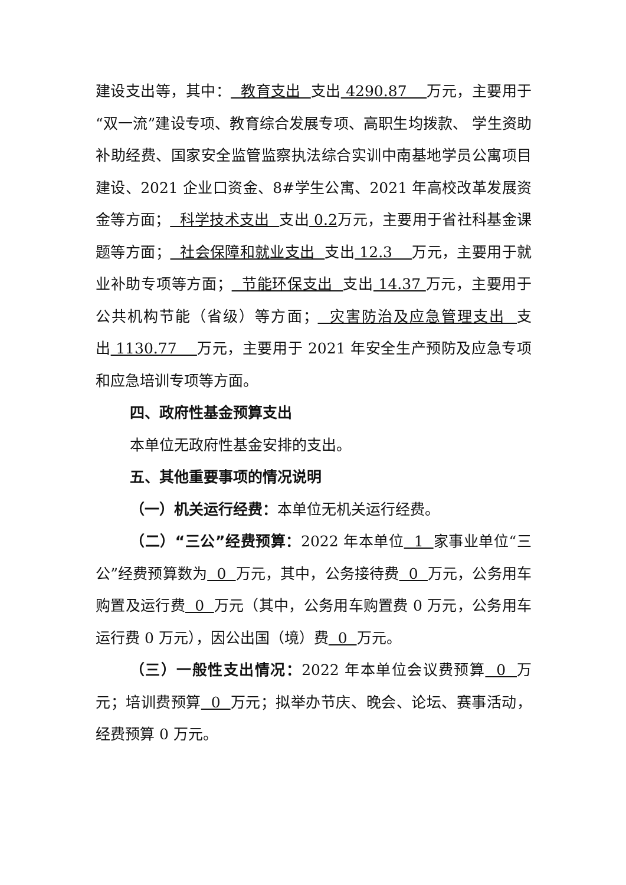建设支出等，其中： 教育支出 支出 4290.87 万元，主要用于“双一流”建设专项、教育综合发展专项、高职生均拨款、 学生资助补助经费、国家安全监管监察执法综合实训中南基地学员公寓项目建设、2021 企业口资金、8#学生公寓、2021 年高校改革发展资金等方面； 科学技术支出 支出 0.2万元，主要用于省社科基金课题等方面； 社会保障和就业支出 支出 12.3 万元，主要用于就业补助专项等方面； 节能环保支出 支出 14.37 万元，主要用于公共机构节能（省级）等方面； 灾害防治及应急管理支出 支出 1130.77 万元，主要用于 2021 年安全生产预防及应急专项和应急培训专项等方面。
四、政府性基金预算支出
本单位无政府性基金安排的支出。
五、其他重要事项的情况说明
（一）机关运行经费：本单位无机关运行经费。
（二）“三公”经费预算：2022 年本单位 1 家事业单位“三公”经费预算数为 0 万元，其中，公务接待费 0 万元，公务用车购置及运行费 0 万元（其中，公务用车购置费 0 万元，公务用车运行费 0 万元），因公出国（境）费 0 万元。
（三）一般性支出情况：2022 年本单位会议费预算 0 万元；培训费预算 0 万元；拟举办节庆、晚会、论坛、赛事活动，经费预算 0 万元。